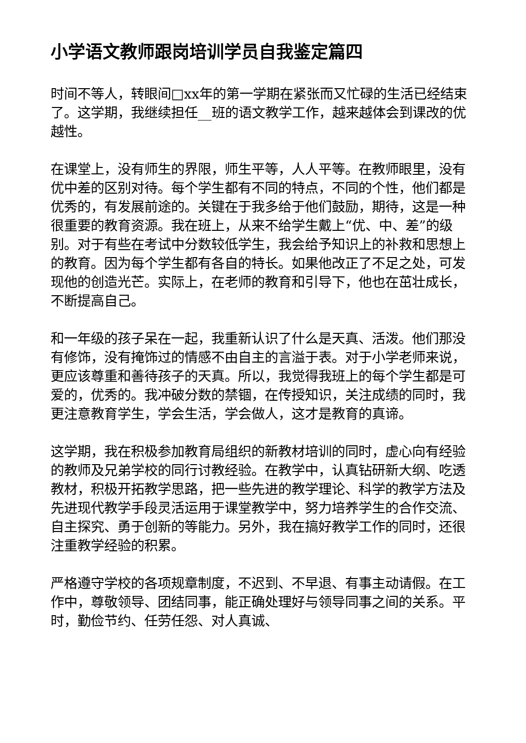小学语文教师跟岗培训学员自我鉴定篇四
时间不等人，转眼间□xx年的第一学期在紧张而又忙碌的生活已经结束了。这学期，我继续担任__班的语文教学工作，越来越体会到课改的优越性。
在课堂上，没有师生的界限，师生平等，人人平等。在教师眼里，没有优中差的区别对待。每个学生都有不同的特点，不同的个性，他们都是优秀的，有发展前途的。关键在于我多给于他们鼓励，期待，这是一种很重要的教育资源。我在班上，从来不给学生戴上“优、中、差”的级别。对于有些在考试中分数较低学生，我会给予知识上的补救和思想上的教育。因为每个学生都有各自的特长。如果他改正了不足之处，可发现他的创造光芒。实际上，在老师的教育和引导下，他也在茁壮成长，不断提高自己。
和一年级的孩子呆在一起，我重新认识了什么是天真、活泼。他们那没有修饰，没有掩饰过的情感不由自主的言溢于表。对于小学老师来说，更应该尊重和善待孩子的天真。所以，我觉得我班上的每个学生都是可爱的，优秀的。我冲破分数的禁锢，在传授知识，关注成绩的同时，我更注意教育学生，学会生活，学会做人，这才是教育的真谛。
这学期，我在积极参加教育局组织的新教材培训的同时，虚心向有经验的教师及兄弟学校的同行讨教经验。在教学中，认真钻研新大纲、吃透教材，积极开拓教学思路，把一些先进的教学理论、科学的教学方法及先进现代教学手段灵活运用于课堂教学中，努力培养学生的合作交流、自主探究、勇于创新的等能力。另外，我在搞好教学工作的同时，还很注重教学经验的积累。
严格遵守学校的各项规章制度，不迟到、不早退、有事主动请假。在工作中，尊敬领导、团结同事，能正确处理好与领导同事之间的关系。平时，勤俭节约、任劳任怨、对人真诚、